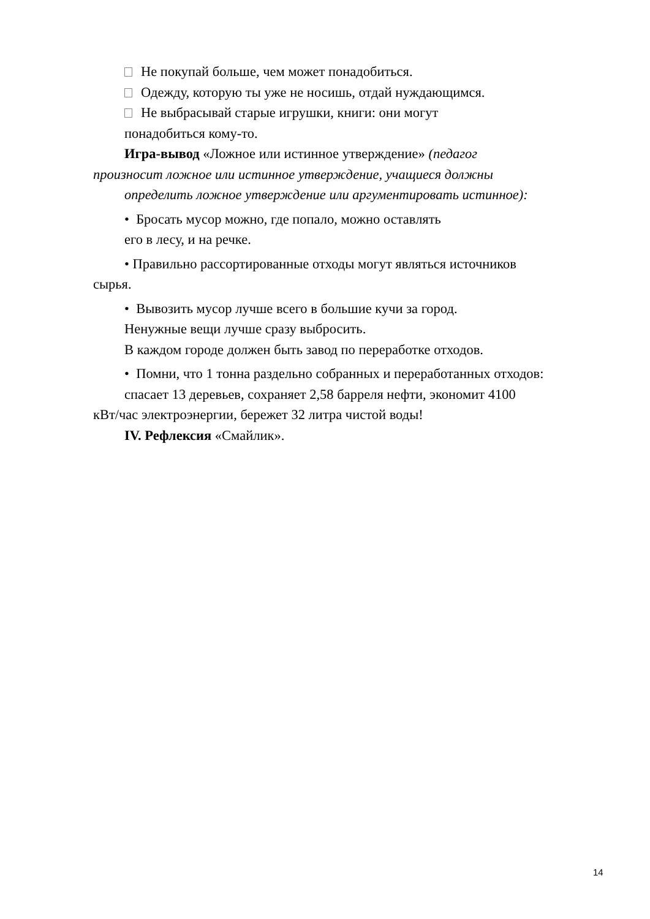Не покупай больше, чем может понадобиться.
Одежду, которую ты уже не носишь, отдай нуждающимся.
Не выбрасывай старые игрушки, книги: они могут
понадобиться кому-то.
Игра-вывод «Ложное или истинное утверждение» (педагог
произносит ложное или истинное утверждение, учащиеся должны
определить ложное утверждение или аргументировать истинное):
• Бросать мусор можно, где попало, можно оставлять
его в лесу, и на речке.
• Правильно рассортированные отходы могут являться источников
сырья.
• Вывозить мусор лучше всего в большие кучи за город.
Ненужные вещи лучше сразу выбросить.
В каждом городе должен быть завод по переработке отходов.
• Помни, что 1 тонна раздельно собранных и переработанных отходов:
спасает 13 деревьев, сохраняет 2,58 барреля нефти, экономит 4100
кВт/час электроэнергии, бережет 32 литра чистой воды!
IV. Рефлексия «Смайлик».
14